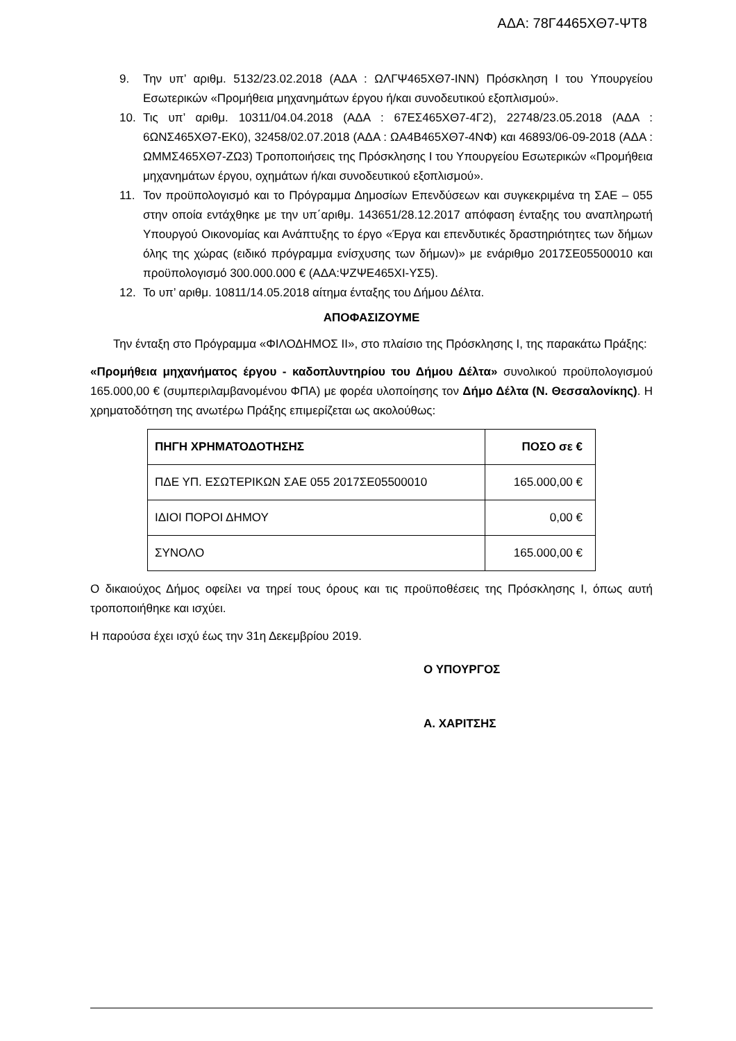ΑΔΑ: 78Γ4465ΧΘ7-ΨΤ8
9. Την υπ’ αριθμ. 5132/23.02.2018 (ΑΔΑ : ΩΛΓΨ465ΧΘ7-ΙΝΝ) Πρόσκληση Ι του Υπουργείου Εσωτερικών «Προμήθεια μηχανημάτων έργου ή/και συνοδευτικού εξοπλισμού».
10. Τις υπ’ αριθμ. 10311/04.04.2018 (ΑΔΑ : 67ΕΣ465ΧΘ7-4Γ2), 22748/23.05.2018 (ΑΔΑ : 6ΩΝΣ465ΧΘ7-ΕΚ0), 32458/02.07.2018 (ΑΔΑ : ΩΑ4Β465ΧΘ7-4ΝΦ) και 46893/06-09-2018 (ΑΔΑ : ΩΜΜΣ465ΧΘ7-ΖΩ3) Τροποποιήσεις της Πρόσκλησης Ι του Υπουργείου Εσωτερικών «Προμήθεια μηχανημάτων έργου, οχημάτων ή/και συνοδευτικού εξοπλισμού».
11. Τον προϋπολογισμό και το Πρόγραμμα Δημοσίων Επενδύσεων και συγκεκριμένα τη ΣΑΕ – 055 στην οποία εντάχθηκε με την υπ΄αριθμ. 143651/28.12.2017 απόφαση ένταξης του αναπληρωτή Υπουργού Οικονομίας και Ανάπτυξης το έργο «Έργα και επενδυτικές δραστηριότητες των δήμων όλης της χώρας (ειδικό πρόγραμμα ενίσχυσης των δήμων)» με ενάριθμο 2017ΣΕ05500010 και προϋπολογισμό 300.000.000 € (ΑΔΑ:ΨΖΨΕ465ΧΙ-ΥΣ5).
12. Το υπ’ αριθμ. 10811/14.05.2018 αίτημα ένταξης του Δήμου Δέλτα.
ΑΠΟΦΑΣΙΖΟΥΜΕ
Την ένταξη στο Πρόγραμμα «ΦΙΛΟΔΗΜΟΣ ΙΙ», στο πλαίσιο της Πρόσκλησης Ι, της παρακάτω Πράξης:
«Προμήθεια μηχανήματος έργου - καδοπλυντηρίου του Δήμου Δέλτα» συνολικού προϋπολογισμού 165.000,00 € (συμπεριλαμβανομένου ΦΠΑ) με φορέα υλοποίησης τον Δήμο Δέλτα (Ν. Θεσσαλονίκης). Η χρηματοδότηση της ανωτέρω Πράξης επιμερίζεται ως ακολούθως:
| ΠΗΓΗ ΧΡΗΜΑΤΟΔΟΤΗΣΗΣ | ΠΟΣΟ σε € |
| --- | --- |
| ΠΔΕ ΥΠ. ΕΣΩΤΕΡΙΚΩΝ ΣΑΕ 055 2017ΣΕ05500010 | 165.000,00 € |
| ΙΔΙΟΙ ΠΟΡΟΙ ΔΗΜΟΥ | 0,00 € |
| ΣΥΝΟΛΟ | 165.000,00 € |
Ο δικαιούχος Δήμος οφείλει να τηρεί τους όρους και τις προϋποθέσεις της Πρόσκλησης Ι, όπως αυτή τροποποιήθηκε και ισχύει.
Η παρούσα έχει ισχύ έως την 31η Δεκεμβρίου 2019.
Ο ΥΠΟΥΡΓΟΣ
Α. ΧΑΡΙΤΣΗΣ